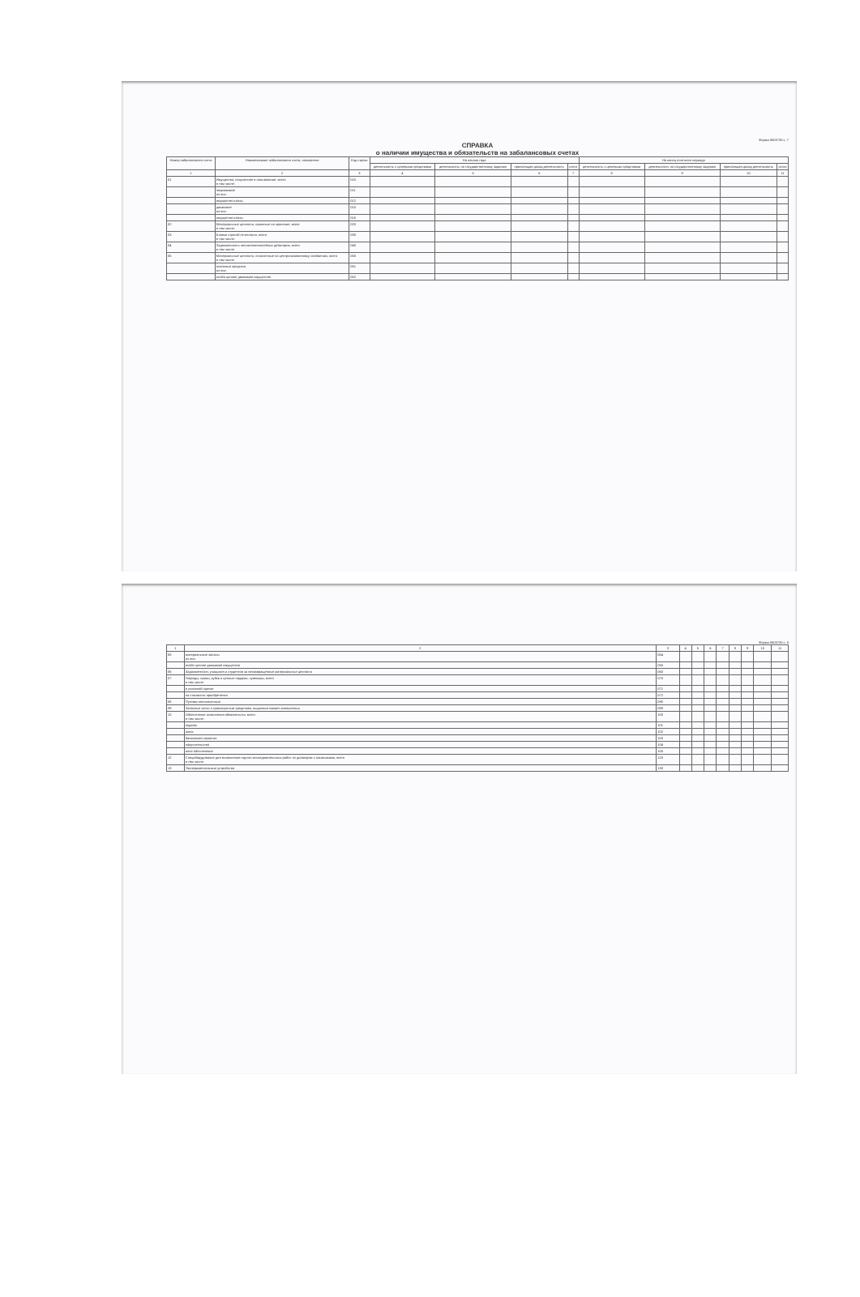Форма 0503730 с. 7
СПРАВКА
о наличии имущества и обязательств на забалансовых счетах
| Номер забалансового счета | Наименование забалансового счета, показателя | Код строки | На начало года | | | | На конец отчетного периода | | | |
| --- | --- | --- | --- | --- | --- | --- | --- | --- | --- | --- |
| | | | деятельность с целевыми средствами | деятельность по государственному заданию | приносящая доход деятельность | итого | деятельность с целевыми средствами | деятельность по государственному заданию | приносящая доход деятельность | итого |
| 1 | 2 | 3 | 4 | 5 | 6 | 7 | 8 | 9 | 10 | 11 |
| 01 | Имущество, полученное в пользование, всего в том числе: | 010 | | | | | | | | |
| | недвижимое из них: | 011 | | | | | | | | |
| | имущество казны | 012 | | | | | | | | |
| | движимое из них: | 015 | | | | | | | | |
| | имущество казны | 016 | | | | | | | | |
| 02 | Материальные ценности, принятые на хранение, всего в том числе: | 020 | | | | | | | | |
| 03 | Бланки строгой отчетности, всего в том числе: | 030 | | | | | | | | |
| 04 | Задолженность неплатежеспособных дебиторов, всего в том числе: | 040 | | | | | | | | |
| 05 | Материальные ценности, оплаченные по централизованному снабжению, всего в том числе: | 050 | | | | | | | | |
| | основные средства из них: | 051 | | | | | | | | |
| | особо ценное движимое имущество | 052 | | | | | | | | |
Форма 0503730 с. 8
| 1 | 2 | 3 | 4 | 5 | 6 | 7 | 8 | 9 | 10 | 11 |
| 05 | материальные запасы из них: | 054 | | | | | | | | |
| | особо ценное движимое имущество | 055 | | | | | | | | |
| 06 | Задолженность учащихся и студентов за невозвращенные материальные ценности | 060 | | | | | | | | |
| 07 | Награды, призы, кубки и ценные подарки, сувениры, всего в том числе: | 070 | | | | | | | | |
| | в условной оценке | 071 | | | | | | | | |
| | по стоимости приобретения | 072 | | | | | | | | |
| 08 | Путевки неоплаченные | 080 | | | | | | | | |
| 09 | Запасные части к транспортным средствам, выданные взамен изношенных | 090 | | | | | | | | |
| 10 | Обеспечение исполнения обязательств, всего в том числе: | 100 | | | | | | | | |
| | задаток | 101 | | | | | | | | |
| | залог | 102 | | | | | | | | |
| | банковская гарантия | 103 | | | | | | | | |
| | поручительство | 104 | | | | | | | | |
| | иное обеспечение | 105 | | | | | | | | |
| 12 | Спецоборудование для выполнения научно-исследовательских работ по договорам с заказчиками, всего в том числе: | 120 | | | | | | | | |
| 13 | Экспериментальные устройства | 130 | | | | | | | | |